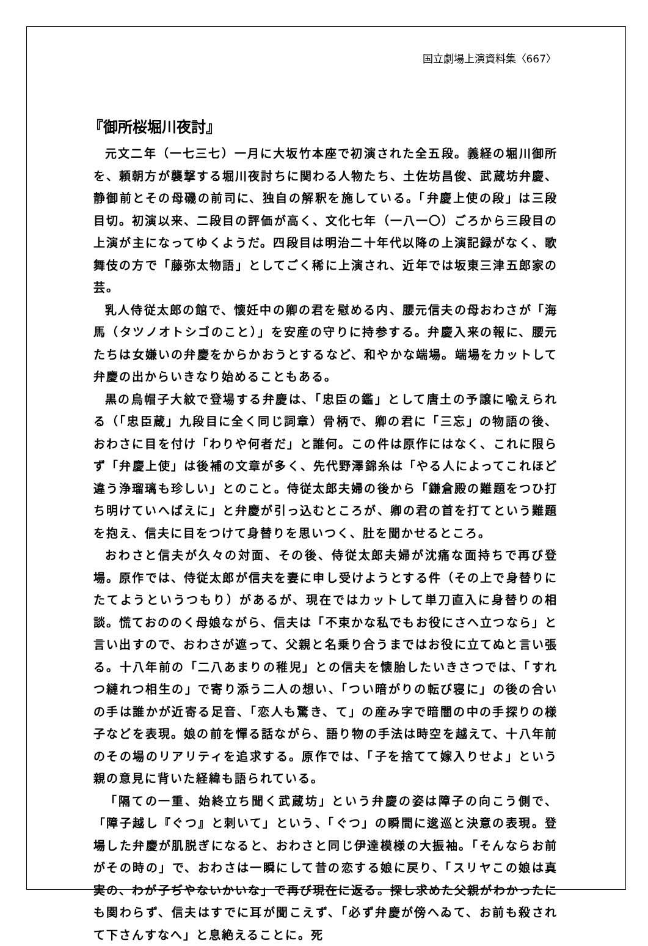国立劇場上演資料集〈667〉
『御所桜堀川夜討』
元文二年（一七三七）一月に大坂竹本座で初演された全五段。義経の堀川御所を、頼朝方が襲撃する堀川夜討ちに関わる人物たち、土佐坊昌俊、武蔵坊弁慶、静御前とその母磯の前司に、独自の解釈を施している。「弁慶上使の段」は三段目切。初演以来、二段目の評価が高く、文化七年（一八一〇）ごろから三段目の上演が主になってゆくようだ。四段目は明治二十年代以降の上演記録がなく、歌舞伎の方で「藤弥太物語」としてごく稀に上演され、近年では坂東三津五郎家の芸。
乳人侍従太郎の館で、懐妊中の卿の君を慰める内、腰元信夫の母おわさが「海馬（タツノオトシゴのこと）」を安産の守りに持参する。弁慶入来の報に、腰元たちは女嫌いの弁慶をからかおうとするなど、和やかな端場。端場をカットして弁慶の出からいきなり始めることもある。
黒の烏帽子大紋で登場する弁慶は、「忠臣の鑑」として唐土の予譲に喩えられる（「忠臣蔵」九段目に全く同じ詞章）骨柄で、卿の君に「三忘」の物語の後、おわさに目を付け「わりや何者だ」と誰何。この件は原作にはなく、これに限らず「弁慶上使」は後補の文章が多く、先代野澤錦糸は「やる人によってこれほど違う浄瑠璃も珍しい」とのこと。侍従太郎夫婦の後から「鎌倉殿の難題をつひ打ち明けていへばえに」と弁慶が引っ込むところが、卿の君の首を打てという難題を抱え、信夫に目をつけて身替りを思いつく、肚を聞かせるところ。
おわさと信夫が久々の対面、その後、侍従太郎夫婦が沈痛な面持ちで再び登場。原作では、侍従太郎が信夫を妻に申し受けようとする件（その上で身替りにたてようというつもり）があるが、現在ではカットして単刀直入に身替りの相談。慌ておののく母娘ながら、信夫は「不束かな私でもお役にさへ立つなら」と言い出すので、おわさが遮って、父親と名乗り合うまではお役に立てぬと言い張る。十八年前の「二八あまりの稚児」との信夫を懐胎したいきさつでは、「すれつ縺れつ相生の」で寄り添う二人の想い、「つい暗がりの転び寝に」の後の合いの手は誰かが近寄る足音、「恋人も驚き、て」の産み字で暗闇の中の手探りの様子などを表現。娘の前を憚る話ながら、語り物の手法は時空を越えて、十八年前のその場のリアリティを追求する。原作では、「子を捨てて嫁入りせよ」という親の意見に背いた経緯も語られている。
「隔ての一重、始終立ち聞く武蔵坊」という弁慶の姿は障子の向こう側で、「障子越し『ぐつ』と刺いて」という、「ぐつ」の瞬間に逡巡と決意の表現。登場した弁慶が肌脱ぎになると、おわさと同じ伊達模様の大振袖。「そんならお前がその時の」で、おわさは一瞬にして昔の恋する娘に戻り、「スリヤこの娘は真実の、わが子ぢやないかいな」で再び現在に返る。探し求めた父親がわかったにも関わらず、信夫はすでに耳が聞こえず、「必ず弁慶が傍へゐて、お前も殺されて下さんすなへ」と息絶えることに。死